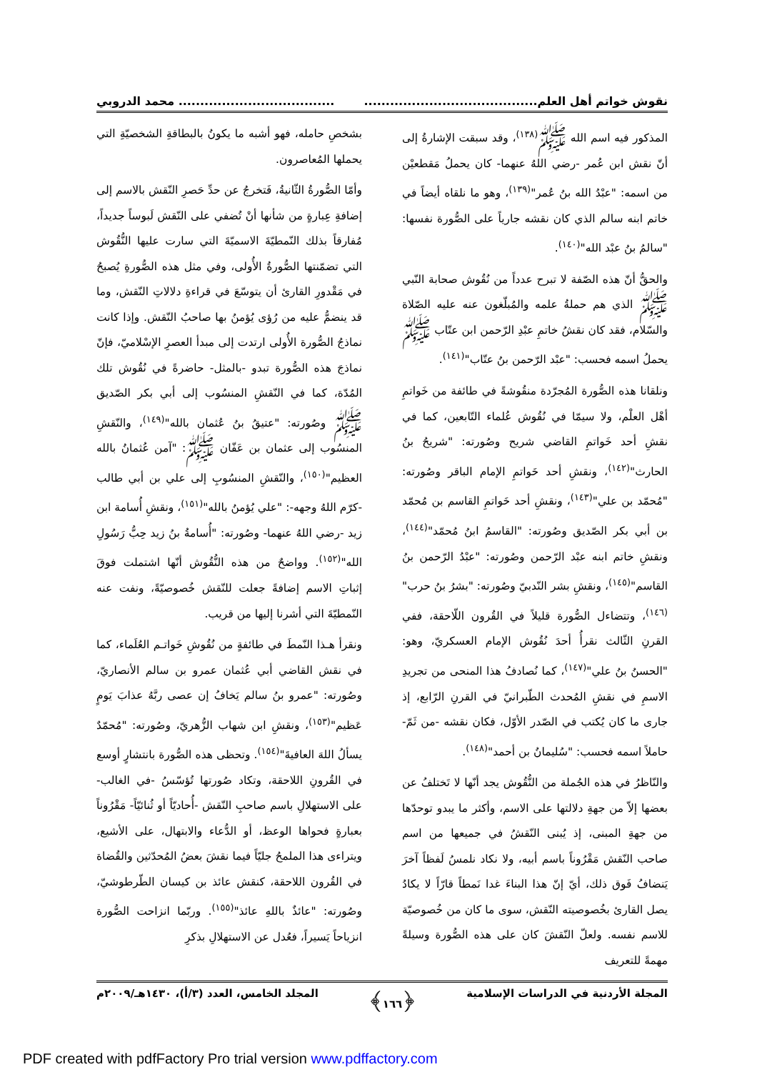نقوش خواتم أهل العلم............................................................................ محمد الدروبي
المذكور فيه اسم الله ﷺ<sup>(١٣٨)</sup>، وقد سبقت الإشارةُ إلى أنّ نقش ابن عُمر -رضي اللهُ عنهما- كان يحملُ مَقطعيْن من اسمه: "عبْدُ الله بنُ عُمر"<sup>(١٣٩)</sup>، وهو ما نلقاه أيضاً في خاتم ابنه سالم الذي كان نقشه جارياً على الصُّورة نفسها: "سالمُ بنُ عبْد الله"<sup>(١٤٠)</sup>.
والحقُّ أنّ هذه الصّفة لا تبرح عدداً من نُقُوش صحابة النّبي ﷺ الذي هم حملةُ علمه والمُبلّغون عنه عليه الصّلاة والسّلام، فقد كان نقشُ خاتمِ عبْدِ الرّحمن ابن عتّاب ﷺ يحملُ اسمه فحسب: "عبْد الرّحمن بنُ عتّاب"<sup>(١٤١)</sup>.
ونلقانا هذه الصُّورة المُجرّدة منقُوشةً في طائفة من خَواتمِ أهْل العلْم، ولا سيمّا في نُقُوش عُلماء التّابعين، كما في نقشِ أحد خَواتمِ القاضي شريح وصُورته: "شريحُ بنُ الحارث"<sup>(١٤٢)</sup>، ونقشِ أحد خَواتمِ الإمام الباقر وصُورته: "مُحمّد بن علي"<sup>(١٤٣)</sup>، ونقشِ أحد خَواتمِ القاسم بن مُحمّد بن أبي بكر الصّديق وصُورته: "القاسمُ ابنُ مُحمّد"<sup>(١٤٤)</sup>، ونقشِ خاتم ابنه عبْد الرّحمن وصُورته: "عبْدُ الرّحمن بنُ القاسم"<sup>(١٤٥)</sup>، ونقشِ بشر النّدبيّ وصُورته: "بشرُ بنُ حرب"<sup>(١٤٦)</sup>، وتتضاءل الصُّورة قليلاً في القُرون اللّاحقة، ففي القرنِ الثّالث نقرأُ أحدَ نُقُوش الإمام العسكريّ، وهو: "الحسنُ بنُ علي"<sup>(١٤٧)</sup>، كما نُصادفُ هذا المنحى من تجريدِ الاسمِ في نقشِ المُحدث الطّبرانيّ في القرنِ الرّابع، إذ جارى ما كان يُكتب في الصّدر الأوّل، فكان نقشه -من ثَمّ- حاملاً اسمه فحسب: "سُليمانُ بن أحمد"<sup>(١٤٨)</sup>.
والنّاظرُ في هذه الجُملة من النُّقُوش يجد أنّها لا تَختلفُ عن بعضها إلاّ من جهةِ دلالتها على الاسم، وأكثر ما يبدو توحدّها من جهةِ المبنى، إذ يُبنى النّقشُ في جميعها من اسم صاحب النّقش مَقْرُوناً باسم أبيه، ولا نكاد نلمسُ لَفظاً آخرَ يَنضافُ فَوق ذلك، أيّ إنّ هذا البناءَ غدا نَمطاً قارّاً لا يكادُ يصل القارئ بخُصوصيته النّقش، سوى ما كان من خُصوصيّة للاسم نفسه. ولعلّ النّقشَ كان على هذه الصُّورة وسيلةً مهمةً للتعريف
بشخصِ حامله، فهو أشبه ما يكونُ بالبطاقةِ الشخصيّةِ التي يحملها المُعاصرون.
وأمّا الصُّورةُ الثّانيةُ، فَتخرجُ عن حدِّ حَصرِ النّقش بالاسم إلى إضافةِ عِبارةٍ من شأنها أنْ تُضفي على النّقش لَبوساً جديداً، مُفارقاً بذلك النّمطيّةَ الاسميّةَ التي سارت عليها النُّقُوش التي تضمّنتها الصُّورةُ الأُولى، وفي مثل هذه الصُّورةِ يُصبحُ في مَقْدورِ القارئ أن يتوسّعَ في قراءةِ دلالاتِ النّقش، وما قد ينضمُّ عليه من رُؤى يُؤمنُ بها صاحبُ النّقش. وإذا كانت نماذجُ الصُّورة الأُولى ارتدت إلى مبدأ العصرِ الإسْلاميّ، فإنّ نماذجَ هذه الصُّورة تبدو -بالمثل- حاضرةً في نُقُوش تلك المُدّة، كما في النّقشِ المنسُوب إلى أبي بكر الصّديق ﷺ وصُورته: "عتيقُ بنُ عُثمان بالله"<sup>(١٤٩)</sup>، والنّقشِ المنسُوب إلى عثمان بن عَفّان ﷺ: "آمن عُثمانُ بالله العظيم"<sup>(١٥٠)</sup>، والنّقشِ المنسُوبِ إلى علي بن أبي طالب -كرّم اللهُ وجهه-: "علي يُؤمنُ بالله"<sup>(١٥١)</sup>، ونقشِ أُسامة ابن زيد -رضي اللهُ عنهما- وصُورته: "أُسامةُ بنُ زيد حِبُّ رَسُولِ الله"<sup>(١٥٢)</sup>. وواضحٌ من هذه النُّقُوش أنّها اشتملت فوقَ إثباتِ الاسم إضافةً جعلت للنّقش خُصوصيّةً، ونفت عنه النّمطيّةَ التي أشرنا إليها من قريب.
ونقرأ هـذا النّمطَ في طائفةٍ من نُقُوشِ خَواتـم العُلَماء، كما في نقش القاضي أبي عُثمان عمرو بن سالم الأنصاريّ، وصُورته: "عمرو بنُ سالم يَخافُ إن عصى ربَّهُ عذابَ يَومٍ عَظيم"<sup>(١٥٣)</sup>، ونقشِ ابن شهاب الزُّهريّ، وصُورته: "مُحمّدٌ يسألُ اللهَ العافيةَ"<sup>(١٥٤)</sup>. وتحظى هذه الصُّورة بانتشارٍ أوسع في القُرونِ اللاحقة، وتكاد صُورتها تُؤسّسُ -في الغالب- على الاستهلالِ باسم صاحبِ النّقش -أُحاديّاً أو ثُنائيّاً- مَقْرُوناً بعبارةٍ فحواها الوعظ، أو الدُّعاء والابتهال، على الأشيع، ويتراءى هذا الملمحُ جليّاً فيما نقشَ بعضُ المُحدّثين والقُضاة في القُرون اللاحقة، كنقش عائذ بن كيسان الطّرطوشيّ، وصُورته: "عائذٌ باللهِ عائذ"<sup>(١٥٥)</sup>. وربّما انزاحت الصُّورة انزياحاً يَسيراً، فعُدل عن الاستهلالِ بذكرِ
المجلة الأردنية في الدراسات الإسلامية ﴿١٦٦﴾ المجلد الخامس، العدد (٣/أ)، ١٤٣٠هـ/٢٠٠٩م
PDF created with pdfFactory Pro trial version www.pdffactory.com